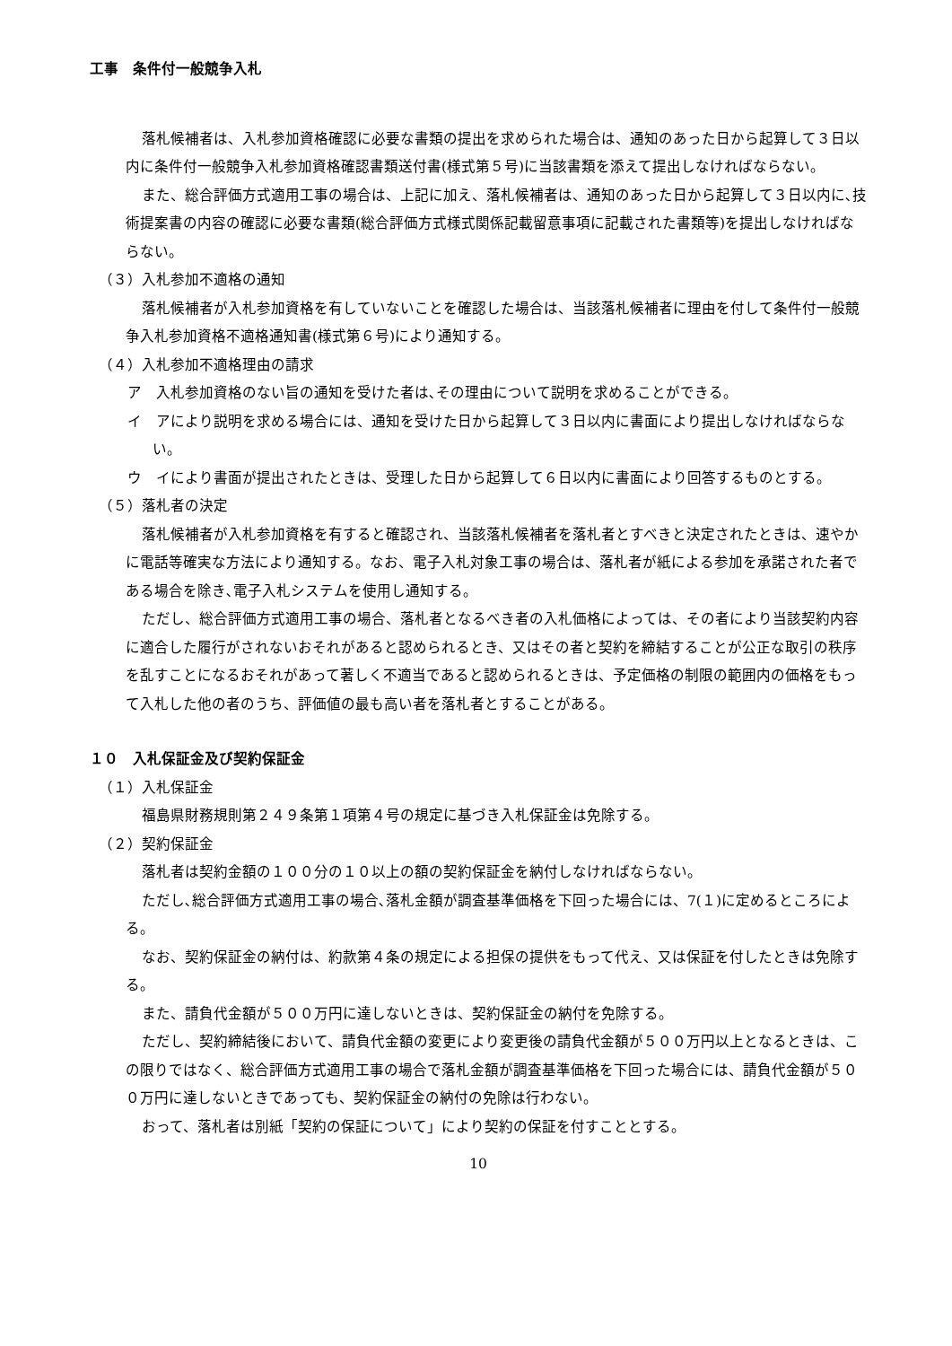工事　条件付一般競争入札
落札候補者は、入札参加資格確認に必要な書類の提出を求められた場合は、通知のあった日から起算して３日以内に条件付一般競争入札参加資格確認書類送付書(様式第５号)に当該書類を添えて提出しなければならない。
また、総合評価方式適用工事の場合は、上記に加え、落札候補者は、通知のあった日から起算して３日以内に､技術提案書の内容の確認に必要な書類(総合評価方式様式関係記載留意事項に記載された書類等)を提出しなければならない。
（３）入札参加不適格の通知
落札候補者が入札参加資格を有していないことを確認した場合は、当該落札候補者に理由を付して条件付一般競争入札参加資格不適格通知書(様式第６号)により通知する。
（４）入札参加不適格理由の請求
ア　入札参加資格のない旨の通知を受けた者は､その理由について説明を求めることができる。
イ　アにより説明を求める場合には、通知を受けた日から起算して３日以内に書面により提出しなければならない。
ウ　イにより書面が提出されたときは、受理した日から起算して６日以内に書面により回答するものとする。
（５）落札者の決定
落札候補者が入札参加資格を有すると確認され、当該落札候補者を落札者とすべきと決定されたときは、速やかに電話等確実な方法により通知する。なお、電子入札対象工事の場合は、落札者が紙による参加を承諾された者である場合を除き､電子入札システムを使用し通知する。
ただし、総合評価方式適用工事の場合、落札者となるべき者の入札価格によっては、その者により当該契約内容に適合した履行がされないおそれがあると認められるとき、又はその者と契約を締結することが公正な取引の秩序を乱すことになるおそれがあって著しく不適当であると認められるときは、予定価格の制限の範囲内の価格をもって入札した他の者のうち、評価値の最も高い者を落札者とすることがある。
１０　入札保証金及び契約保証金
（１）入札保証金
福島県財務規則第２４９条第１項第４号の規定に基づき入札保証金は免除する。
（２）契約保証金
落札者は契約金額の１００分の１０以上の額の契約保証金を納付しなければならない。
ただし､総合評価方式適用工事の場合､落札金額が調査基準価格を下回った場合には、7(１)に定めるところによる。
なお、契約保証金の納付は、約款第４条の規定による担保の提供をもって代え、又は保証を付したときは免除する。
また、請負代金額が５００万円に達しないときは、契約保証金の納付を免除する。
ただし、契約締結後において、請負代金額の変更により変更後の請負代金額が５００万円以上となるときは、この限りではなく、総合評価方式適用工事の場合で落札金額が調査基準価格を下回った場合には、請負代金額が５００万円に達しないときであっても、契約保証金の納付の免除は行わない。
おって、落札者は別紙「契約の保証について」により契約の保証を付すこととする。
10